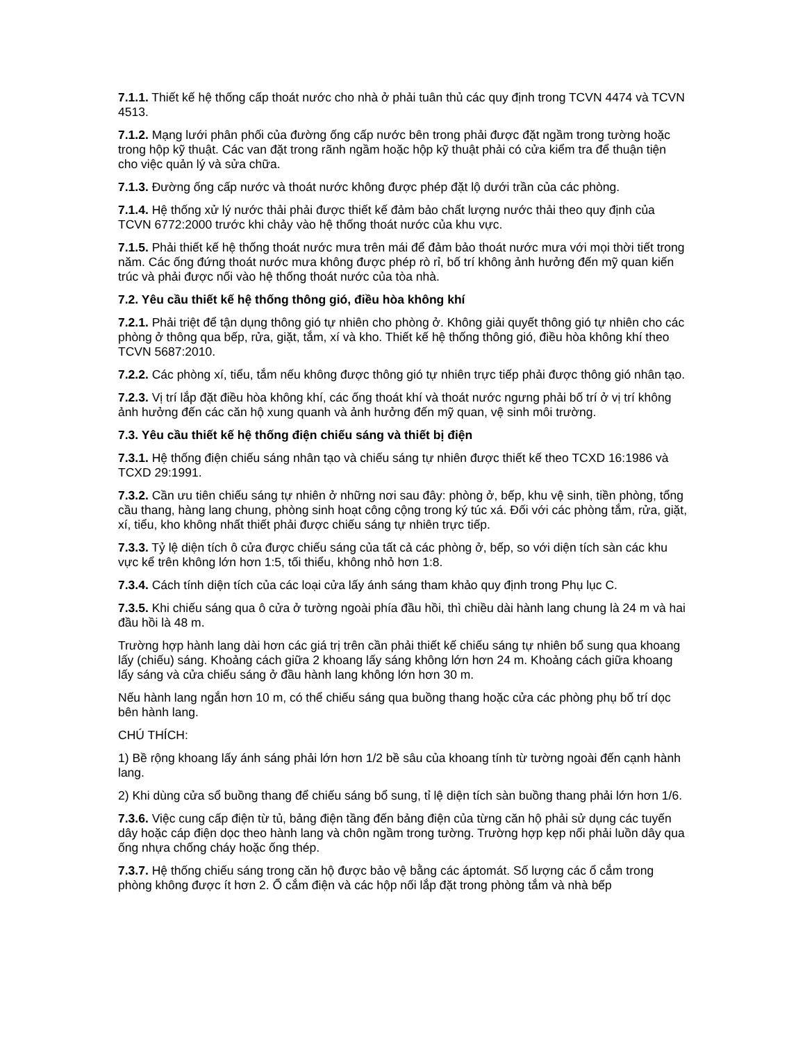7.1.1. Thiết kế hệ thống cấp thoát nước cho nhà ở phải tuân thủ các quy định trong TCVN 4474 và TCVN 4513.
7.1.2. Mạng lưới phân phối của đường ống cấp nước bên trong phải được đặt ngầm trong tường hoặc trong hộp kỹ thuật. Các van đặt trong rãnh ngầm hoặc hộp kỹ thuật phải có cửa kiểm tra để thuận tiện cho việc quản lý và sửa chữa.
7.1.3. Đường ống cấp nước và thoát nước không được phép đặt lộ dưới trần của các phòng.
7.1.4. Hệ thống xử lý nước thải phải được thiết kế đảm bảo chất lượng nước thải theo quy định của TCVN 6772:2000 trước khi chảy vào hệ thống thoát nước của khu vực.
7.1.5. Phải thiết kế hệ thống thoát nước mưa trên mái để đảm bảo thoát nước mưa với mọi thời tiết trong năm. Các ống đứng thoát nước mưa không được phép rò rỉ, bố trí không ảnh hưởng đến mỹ quan kiến trúc và phải được nối vào hệ thống thoát nước của tòa nhà.
7.2. Yêu cầu thiết kế hệ thống thông gió, điều hòa không khí
7.2.1. Phải triệt để tận dụng thông gió tự nhiên cho phòng ở. Không giải quyết thông gió tự nhiên cho các phòng ở thông qua bếp, rửa, giặt, tắm, xí và kho. Thiết kế hệ thống thông gió, điều hòa không khí theo TCVN 5687:2010.
7.2.2. Các phòng xí, tiểu, tắm nếu không được thông gió tự nhiên trực tiếp phải được thông gió nhân tạo.
7.2.3. Vị trí lắp đặt điều hòa không khí, các ống thoát khí và thoát nước ngưng phải bố trí ở vị trí không ảnh hưởng đến các căn hộ xung quanh và ảnh hưởng đến mỹ quan, vệ sinh môi trường.
7.3. Yêu cầu thiết kế hệ thống điện chiếu sáng và thiết bị điện
7.3.1. Hệ thống điện chiếu sáng nhân tạo và chiếu sáng tự nhiên được thiết kế theo TCXD 16:1986 và TCXD 29:1991.
7.3.2. Cần ưu tiên chiếu sáng tự nhiên ở những nơi sau đây: phòng ở, bếp, khu vệ sinh, tiền phòng, tổng cầu thang, hàng lang chung, phòng sinh hoạt công cộng trong ký túc xá. Đối với các phòng tắm, rửa, giặt, xí, tiểu, kho không nhất thiết phải được chiếu sáng tự nhiên trực tiếp.
7.3.3. Tỷ lệ diện tích ô cửa được chiếu sáng của tất cả các phòng ở, bếp, so với diện tích sàn các khu vực kể trên không lớn hơn 1:5, tối thiểu, không nhỏ hơn 1:8.
7.3.4. Cách tính diện tích của các loại cửa lấy ánh sáng tham khảo quy định trong Phụ lục C.
7.3.5. Khi chiếu sáng qua ô cửa ở tường ngoài phía đầu hồi, thì chiều dài hành lang chung là 24 m và hai đầu hồi là 48 m.
Trường hợp hành lang dài hơn các giá trị trên cần phải thiết kế chiếu sáng tự nhiên bổ sung qua khoang lấy (chiếu) sáng. Khoảng cách giữa 2 khoang lấy sáng không lớn hơn 24 m. Khoảng cách giữa khoang lấy sáng và cửa chiếu sáng ở đầu hành lang không lớn hơn 30 m.
Nếu hành lang ngắn hơn 10 m, có thể chiếu sáng qua buồng thang hoặc cửa các phòng phụ bố trí dọc bên hành lang.
CHÚ THÍCH:
1) Bề rộng khoang lấy ánh sáng phải lớn hơn 1/2 bề sâu của khoang tính từ tường ngoài đến cạnh hành lang.
2) Khi dùng cửa sổ buồng thang để chiếu sáng bổ sung, tỉ lệ diện tích sàn buồng thang phải lớn hơn 1/6.
7.3.6. Việc cung cấp điện từ tủ, bảng điện tầng đến bảng điện của từng căn hộ phải sử dụng các tuyến dây hoặc cáp điện dọc theo hành lang và chôn ngầm trong tường. Trường hợp kẹp nối phải luồn dây qua ống nhựa chống cháy hoặc ống thép.
7.3.7. Hệ thống chiếu sáng trong căn hộ được bảo vệ bằng các áptomát. Số lượng các ổ cắm trong phòng không được ít hơn 2. Ổ cắm điện và các hộp nối lắp đặt trong phòng tắm và nhà bếp